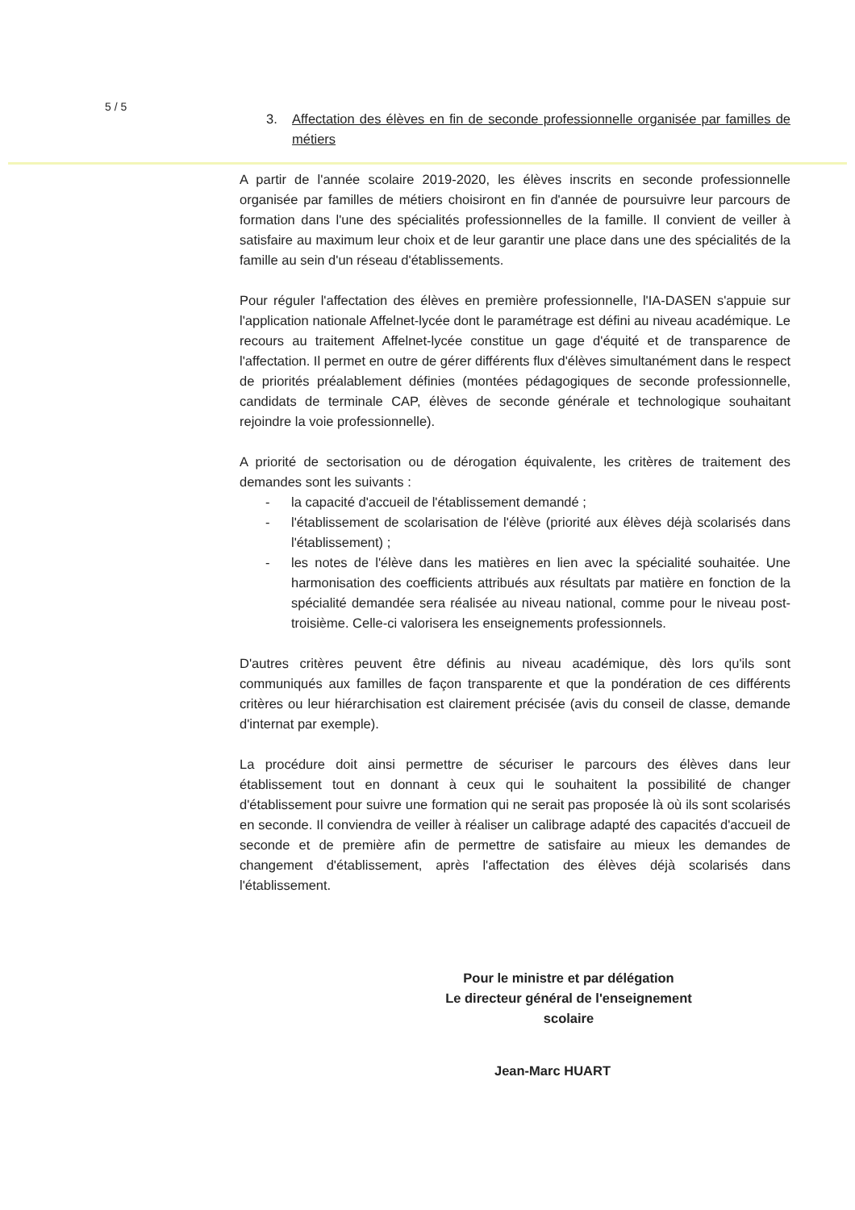5 / 5
3. Affectation des élèves en fin de seconde professionnelle organisée par familles de métiers
A partir de l'année scolaire 2019-2020, les élèves inscrits en seconde professionnelle organisée par familles de métiers choisiront en fin d'année de poursuivre leur parcours de formation dans l'une des spécialités professionnelles de la famille. Il convient de veiller à satisfaire au maximum leur choix et de leur garantir une place dans une des spécialités de la famille au sein d'un réseau d'établissements.
Pour réguler l'affectation des élèves en première professionnelle, l'IA-DASEN s'appuie sur l'application nationale Affelnet-lycée dont le paramétrage est défini au niveau académique. Le recours au traitement Affelnet-lycée constitue un gage d'équité et de transparence de l'affectation. Il permet en outre de gérer différents flux d'élèves simultanément dans le respect de priorités préalablement définies (montées pédagogiques de seconde professionnelle, candidats de terminale CAP, élèves de seconde générale et technologique souhaitant rejoindre la voie professionnelle).
A priorité de sectorisation ou de dérogation équivalente, les critères de traitement des demandes sont les suivants :
- la capacité d'accueil de l'établissement demandé ;
- l'établissement de scolarisation de l'élève (priorité aux élèves déjà scolarisés dans l'établissement) ;
- les notes de l'élève dans les matières en lien avec la spécialité souhaitée. Une harmonisation des coefficients attribués aux résultats par matière en fonction de la spécialité demandée sera réalisée au niveau national, comme pour le niveau post-troisième. Celle-ci valorisera les enseignements professionnels.
D'autres critères peuvent être définis au niveau académique, dès lors qu'ils sont communiqués aux familles de façon transparente et que la pondération de ces différents critères ou leur hiérarchisation est clairement précisée (avis du conseil de classe, demande d'internat par exemple).
La procédure doit ainsi permettre de sécuriser le parcours des élèves dans leur établissement tout en donnant à ceux qui le souhaitent la possibilité de changer d'établissement pour suivre une formation qui ne serait pas proposée là où ils sont scolarisés en seconde. Il conviendra de veiller à réaliser un calibrage adapté des capacités d'accueil de seconde et de première afin de permettre de satisfaire au mieux les demandes de changement d'établissement, après l'affectation des élèves déjà scolarisés dans l'établissement.
Pour le ministre et par délégation
Le directeur général de l'enseignement scolaire
Jean-Marc HUART